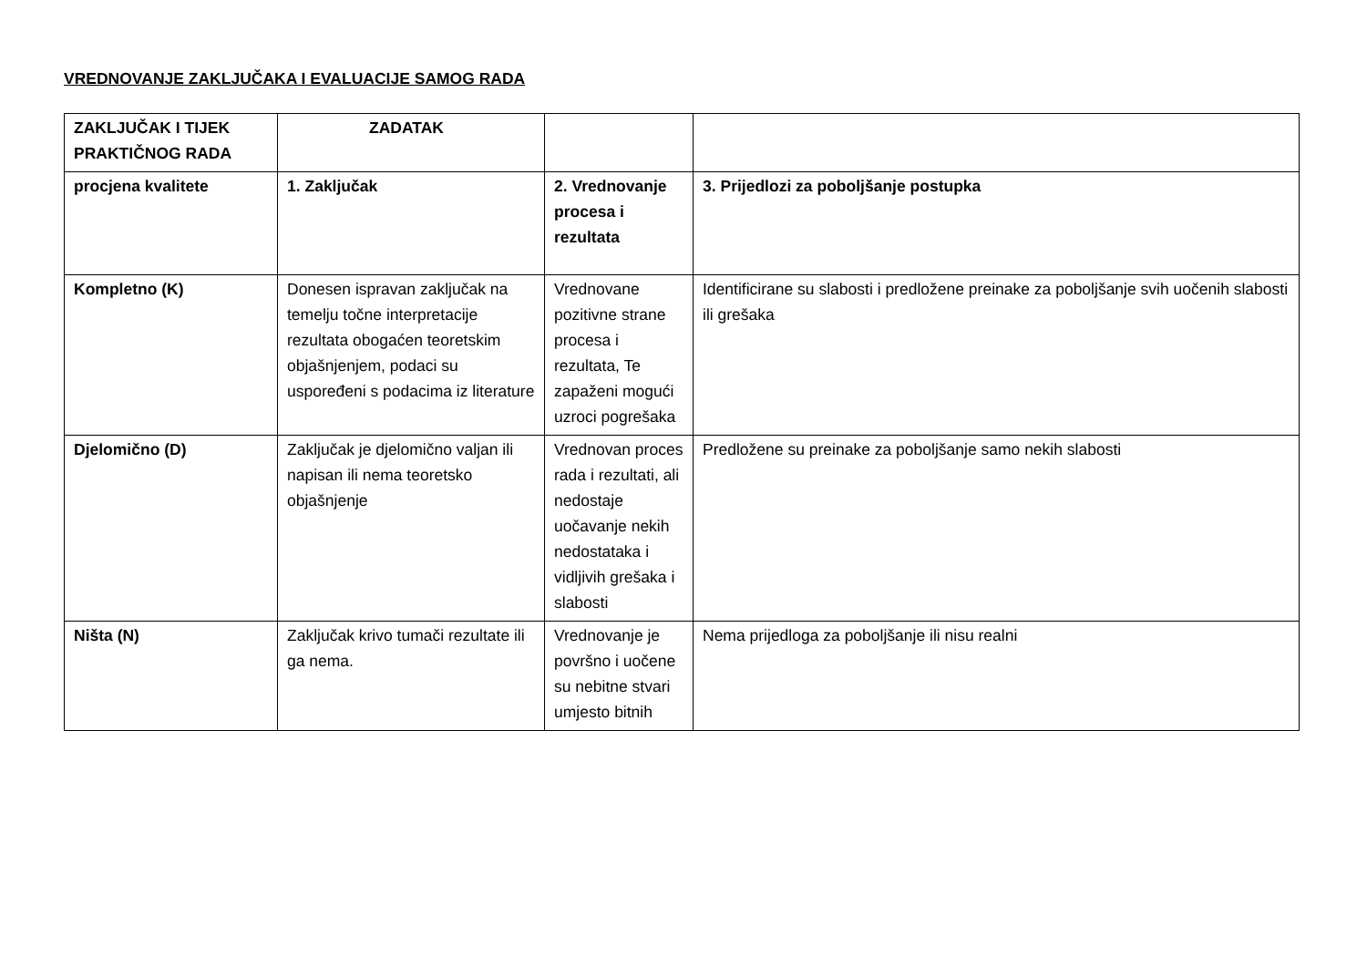VREDNOVANJE ZAKLJUČAKA I EVALUACIJE SAMOG RADA
| ZAKLJUČAK I TIJEK PRAKTIČNOG RADA | ZADATAK | | |
| --- | --- | --- | --- |
| procjena kvalitete | 1. Zaključak | 2. Vrednovanje procesa i rezultata | 3. Prijedlozi za poboljšanje postupka |
| Kompletno (K) | Donesen ispravan zaključak na temelju točne interpretacije rezultata obogaćen teoretskim objašnjenjem, podaci su uspoređeni s podacima iz literature | Vrednovane pozitivne strane procesa i rezultata, Te zapaženi mogući uzroci pogrešaka | Identificirane su slabosti i predložene preinake za poboljšanje svih uočenih slabosti ili grešaka |
| Djelomično (D) | Zaključak je djelomično valjan ili napisan ili nema teoretsko objašnjenje | Vrednovan proces rada i rezultati, ali nedostaje uočavanje nekih nedostataka i vidljivih grešaka i slabosti | Predložene su preinake za poboljšanje samo nekih slabosti |
| Ništa (N) | Zaključak krivo tumači rezultate ili ga nema. | Vrednovanje je površno i uočene su nebitne stvari umjesto bitnih | Nema prijedloga za poboljšanje ili nisu realni |